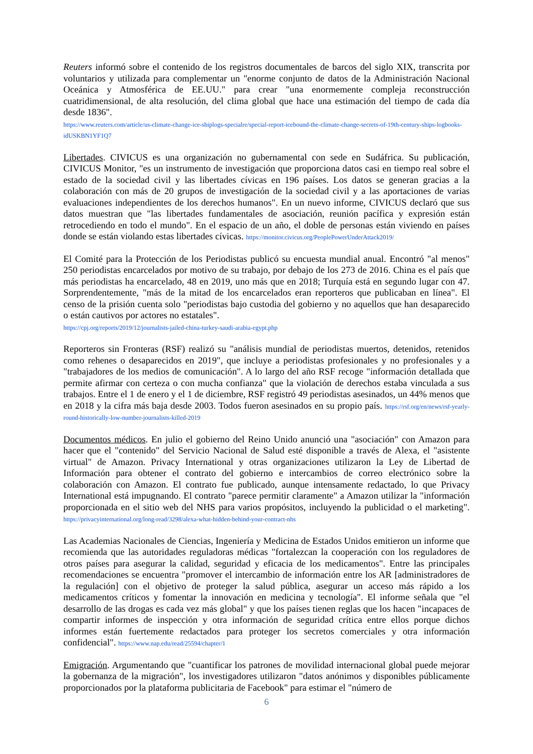Reuters informó sobre el contenido de los registros documentales de barcos del siglo XIX, transcrita por voluntarios y utilizada para complementar un "enorme conjunto de datos de la Administración Nacional Oceánica y Atmosférica de EE.UU." para crear "una enormemente compleja reconstrucción cuatridimensional, de alta resolución, del clima global que hace una estimación del tiempo de cada día desde 1836".
https://www.reuters.com/article/us-climate-change-ice-shiplogs-specialre/special-report-icebound-the-climate-change-secrets-of-19th-century-ships-logbooks-idUSKBN1YF1Q7
Libertades. CIVICUS es una organización no gubernamental con sede en Sudáfrica. Su publicación, CIVICUS Monitor, "es un instrumento de investigación que proporciona datos casi en tiempo real sobre el estado de la sociedad civil y las libertades cívicas en 196 países. Los datos se generan gracias a la colaboración con más de 20 grupos de investigación de la sociedad civil y a las aportaciones de varias evaluaciones independientes de los derechos humanos". En un nuevo informe, CIVICUS declaró que sus datos muestran que "las libertades fundamentales de asociación, reunión pacífica y expresión están retrocediendo en todo el mundo". En el espacio de un año, el doble de personas están viviendo en países donde se están violando estas libertades cívicas. https://monitor.civicus.org/PeoplePowerUnderAttack2019/
El Comité para la Protección de los Periodistas publicó su encuesta mundial anual. Encontró "al menos" 250 periodistas encarcelados por motivo de su trabajo, por debajo de los 273 de 2016. China es el país que más periodistas ha encarcelado, 48 en 2019, uno más que en 2018; Turquía está en segundo lugar con 47. Sorprendentemente, "más de la mitad de los encarcelados eran reporteros que publicaban en línea". El censo de la prisión cuenta solo "periodistas bajo custodia del gobierno y no aquellos que han desaparecido o están cautivos por actores no estatales".
https://cpj.org/reports/2019/12/journalists-jailed-china-turkey-saudi-arabia-egypt.php
Reporteros sin Fronteras (RSF) realizó su "análisis mundial de periodistas muertos, detenidos, retenidos como rehenes o desaparecidos en 2019", que incluye a periodistas profesionales y no profesionales y a "trabajadores de los medios de comunicación". A lo largo del año RSF recoge "información detallada que permite afirmar con certeza o con mucha confianza" que la violación de derechos estaba vinculada a sus trabajos. Entre el 1 de enero y el 1 de diciembre, RSF registró 49 periodistas asesinados, un 44% menos que en 2018 y la cifra más baja desde 2003. Todos fueron asesinados en su propio país. https://rsf.org/en/news/rsf-yearly-round-historically-low-number-journalists-killed-2019
Documentos médicos. En julio el gobierno del Reino Unido anunció una "asociación" con Amazon para hacer que el "contenido" del Servicio Nacional de Salud esté disponible a través de Alexa, el "asistente virtual" de Amazon. Privacy International y otras organizaciones utilizaron la Ley de Libertad de Información para obtener el contrato del gobierno e intercambios de correo electrónico sobre la colaboración con Amazon. El contrato fue publicado, aunque intensamente redactado, lo que Privacy International está impugnando. El contrato "parece permitir claramente" a Amazon utilizar la "información proporcionada en el sitio web del NHS para varios propósitos, incluyendo la publicidad o el marketing". https://privacyinternational.org/long-read/3298/alexa-what-hidden-behind-your-contract-nhs
Las Academias Nacionales de Ciencias, Ingeniería y Medicina de Estados Unidos emitieron un informe que recomienda que las autoridades reguladoras médicas "fortalezcan la cooperación con los reguladores de otros países para asegurar la calidad, seguridad y eficacia de los medicamentos". Entre las principales recomendaciones se encuentra "promover el intercambio de información entre los AR [administradores de la regulación] con el objetivo de proteger la salud pública, asegurar un acceso más rápido a los medicamentos críticos y fomentar la innovación en medicina y tecnología". El informe señala que "el desarrollo de las drogas es cada vez más global" y que los países tienen reglas que los hacen "incapaces de compartir informes de inspección y otra información de seguridad crítica entre ellos porque dichos informes están fuertemente redactados para proteger los secretos comerciales y otra información confidencial". https://www.nap.edu/read/25594/chapter/1
Emigración. Argumentando que "cuantificar los patrones de movilidad internacional global puede mejorar la gobernanza de la migración", los investigadores utilizaron "datos anónimos y disponibles públicamente proporcionados por la plataforma publicitaria de Facebook" para estimar el "número de
6